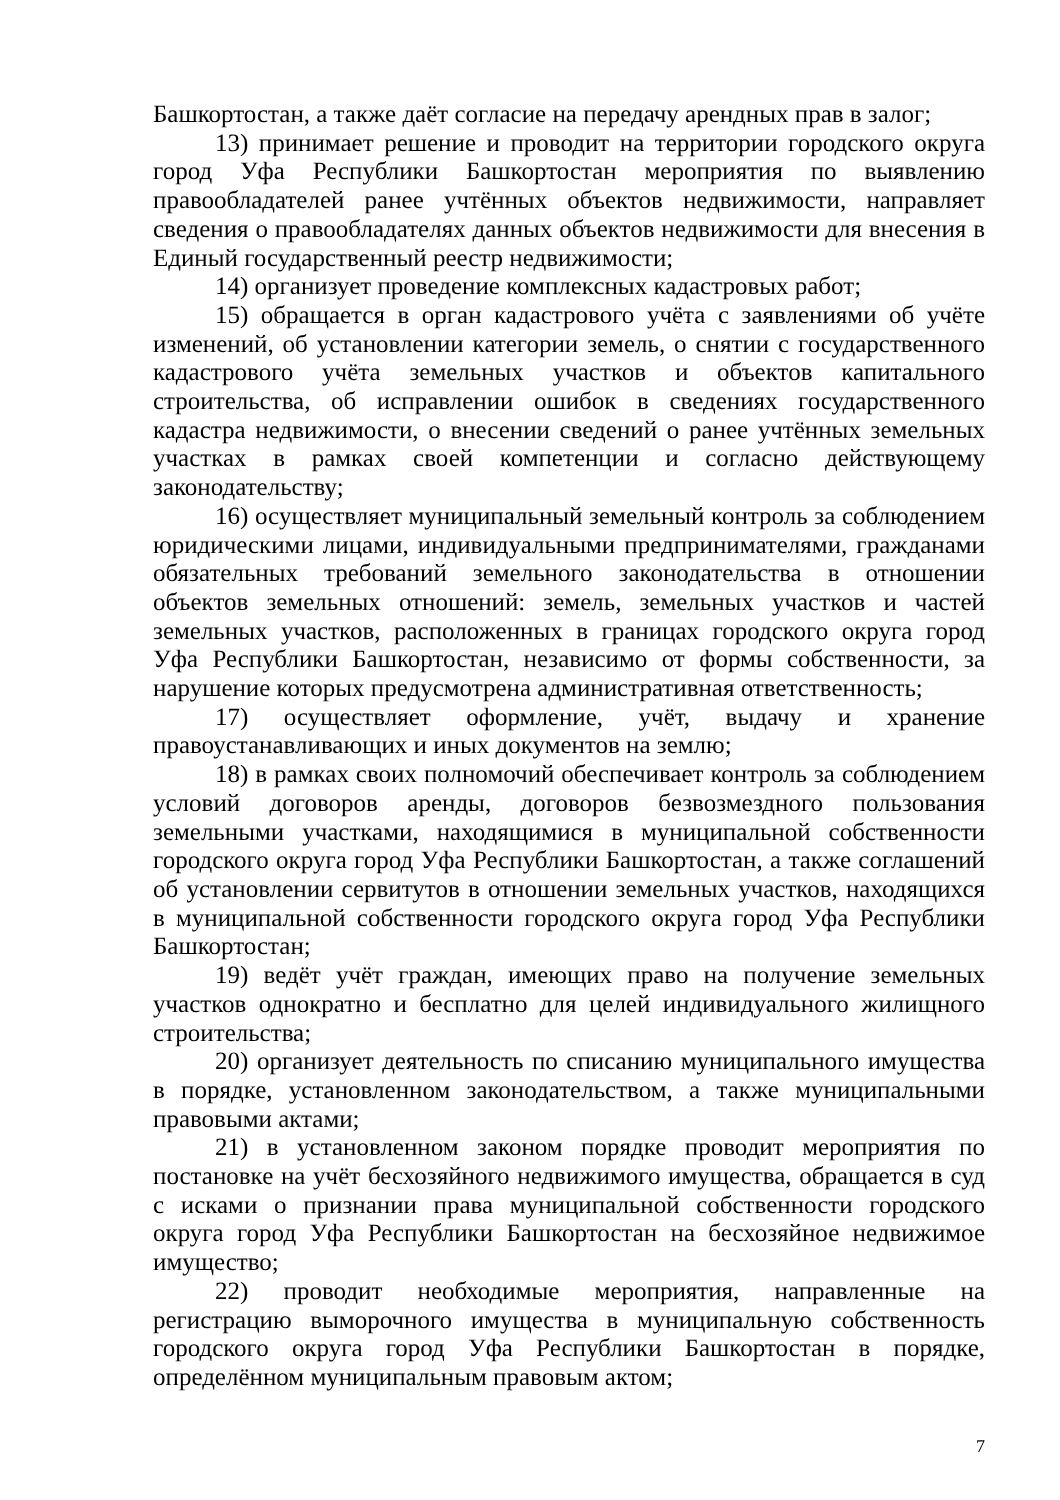Башкортостан, а также даёт согласие на передачу арендных прав в залог;
13) принимает решение и проводит на территории городского округа город Уфа Республики Башкортостан мероприятия по выявлению правообладателей ранее учтённых объектов недвижимости, направляет сведения о правообладателях данных объектов недвижимости для внесения в Единый государственный реестр недвижимости;
14) организует проведение комплексных кадастровых работ;
15) обращается в орган кадастрового учёта с заявлениями об учёте изменений, об установлении категории земель, о снятии с государственного кадастрового учёта земельных участков и объектов капитального строительства, об исправлении ошибок в сведениях государственного кадастра недвижимости, о внесении сведений о ранее учтённых земельных участках в рамках своей компетенции и согласно действующему законодательству;
16) осуществляет муниципальный земельный контроль за соблюдением юридическими лицами, индивидуальными предпринимателями, гражданами обязательных требований земельного законодательства в отношении объектов земельных отношений: земель, земельных участков и частей земельных участков, расположенных в границах городского округа город Уфа Республики Башкортостан, независимо от формы собственности, за нарушение которых предусмотрена административная ответственность;
17) осуществляет оформление, учёт, выдачу и хранение правоустанавливающих и иных документов на землю;
18) в рамках своих полномочий обеспечивает контроль за соблюдением условий договоров аренды, договоров безвозмездного пользования земельными участками, находящимися в муниципальной собственности городского округа город Уфа Республики Башкортостан, а также соглашений об установлении сервитутов в отношении земельных участков, находящихся в муниципальной собственности городского округа город Уфа Республики Башкортостан;
19) ведёт учёт граждан, имеющих право на получение земельных участков однократно и бесплатно для целей индивидуального жилищного строительства;
20) организует деятельность по списанию муниципального имущества в порядке, установленном законодательством, а также муниципальными правовыми актами;
21) в установленном законом порядке проводит мероприятия по постановке на учёт бесхозяйного недвижимого имущества, обращается в суд с исками о признании права муниципальной собственности городского округа город Уфа Республики Башкортостан на бесхозяйное недвижимое имущество;
22) проводит необходимые мероприятия, направленные на регистрацию выморочного имущества в муниципальную собственность городского округа город Уфа Республики Башкортостан в порядке, определённом муниципальным правовым актом;
7